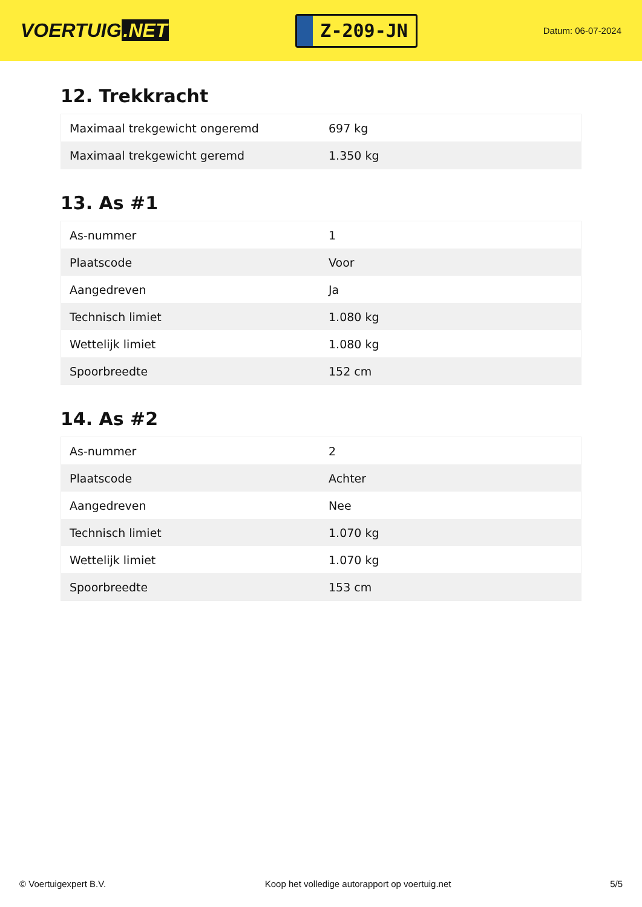VOERTUIG.NET
Z-209-JN
Datum: 06-07-2024
12. Trekkracht
| Maximaal trekgewicht ongeremd | 697 kg |
| Maximaal trekgewicht geremd | 1.350 kg |
13. As #1
| As-nummer | 1 |
| Plaatscode | Voor |
| Aangedreven | Ja |
| Technisch limiet | 1.080 kg |
| Wettelijk limiet | 1.080 kg |
| Spoorbreedte | 152 cm |
14. As #2
| As-nummer | 2 |
| Plaatscode | Achter |
| Aangedreven | Nee |
| Technisch limiet | 1.070 kg |
| Wettelijk limiet | 1.070 kg |
| Spoorbreedte | 153 cm |
© Voertuigexpert B.V. Koop het volledige autorapport op voertuig.net 5/5